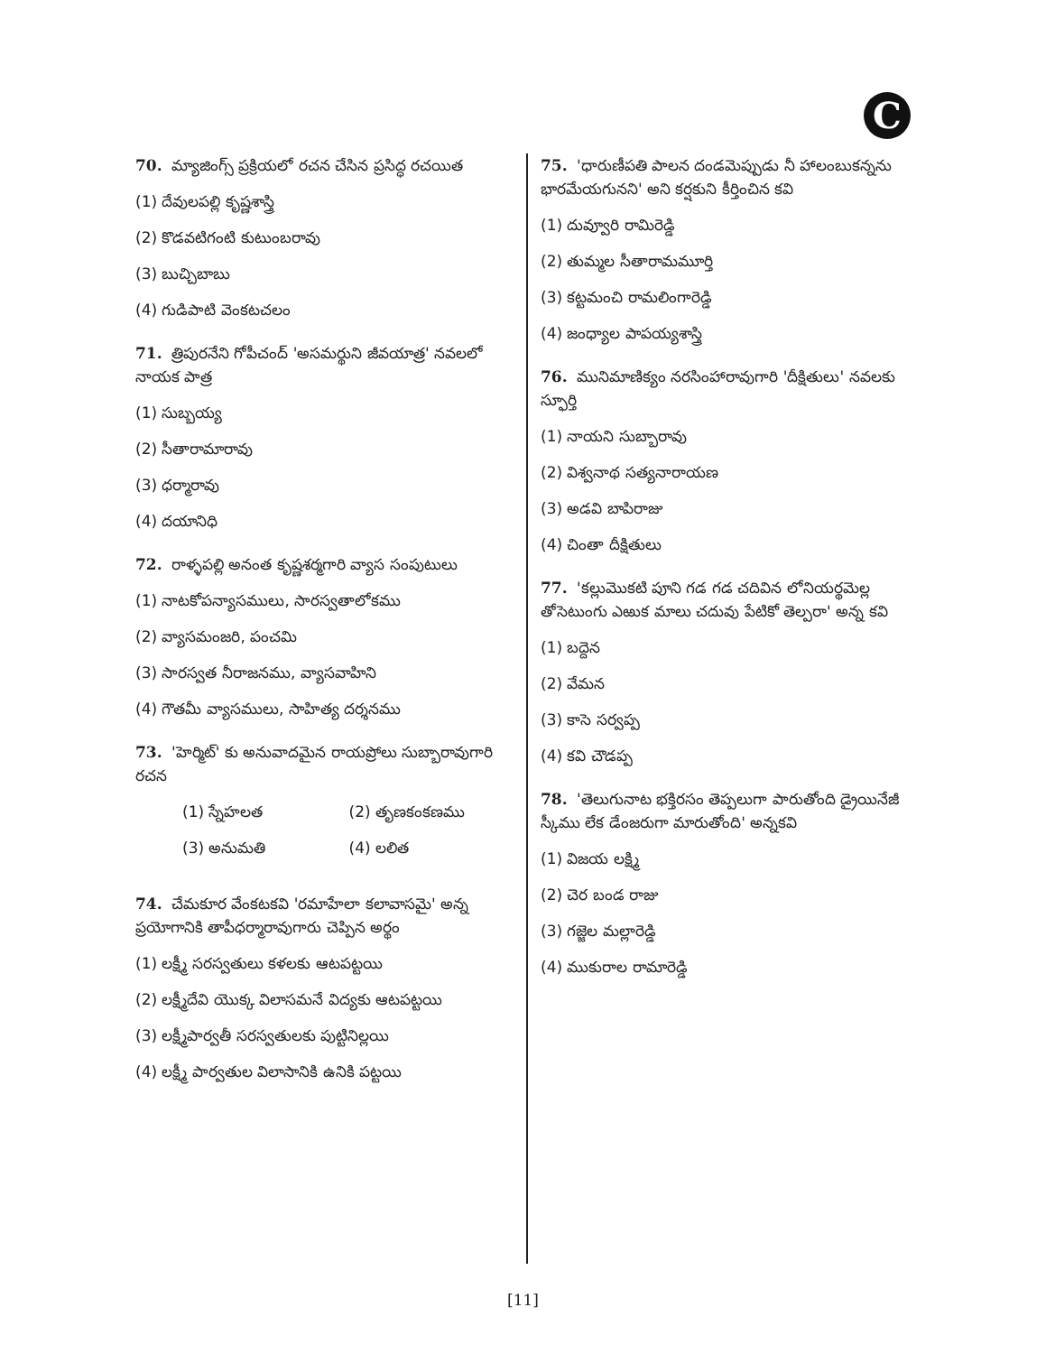C
70. మ్యాజింగ్స్ ప్రక్రియలో రచన చేసిన ప్రసిద్ధ రచయిత
(1) దేవులపల్లి కృష్ణశాస్త్రి
(2) కొడవటిగంటి కుటుంబరావు
(3) బుచ్చిబాబు
(4) గుడిపాటి వెంకటచలం
71. త్రిపురనేని గోపీచంద్ 'అసమర్థుని జీవయాత్ర' నవలలో నాయక పాత్ర
(1) సుబ్బయ్య
(2) సీతారామారావు
(3) ధర్మారావు
(4) దయానిధి
72. రాళ్ళపల్లి అనంత కృష్ణశర్మగారి వ్యాస సంపుటులు
(1) నాటకోపన్యాసములు, సారస్వతాలోకము
(2) వ్యాసమంజరి, పంచమి
(3) సారస్వత నీరాజనము, వ్యాసవాహిని
(4) గౌతమీ వ్యాసములు, సాహిత్య దర్శనము
73. 'హెర్మిట్' కు అనువాదమైన రాయప్రోలు సుబ్బారావుగారి రచన
(1) స్నేహలత
(2) తృణకంకణము
(3) అనుమతి
(4) లలిత
74. చేమకూర వేంకటకవి 'రమాహేలా కలావాసమై' అన్న ప్రయోగానికి తాపీధర్మారావుగారు చెప్పిన అర్థం
(1) లక్ష్మీ సరస్వతులు కళలకు ఆటపట్టయి
(2) లక్ష్మీదేవి యొక్క విలాసమనే విద్యకు ఆటపట్టయి
(3) లక్ష్మీపార్వతీ సరస్వతులకు పుట్టినిల్లయి
(4) లక్ష్మీ పార్వతుల విలాసానికి ఉనికి పట్టయి
75. 'ధారుణీపతి పాలన దండమెప్పుడు నీ హాలంబుకన్నను భారమేయగునని' అని కర్షకుని కీర్తించిన కవి
(1) దువ్వూరి రామిరెడ్డి
(2) తుమ్మల సీతారామమూర్తి
(3) కట్టమంచి రామలింగారెడ్డి
(4) జంధ్యాల పాపయ్యశాస్త్రి
76. మునిమాణిక్యం నరసింహారావుగారి 'దీక్షితులు' నవలకు స్ఫూర్తి
(1) నాయని సుబ్బారావు
(2) విశ్వనాథ సత్యనారాయణ
(3) అడవి బాపిరాజు
(4) చింతా దీక్షితులు
77. 'కల్లుమొకటి పూని గడ గడ చదివిన లోనియర్థమెల్ల తోసెటుంగు ఎఱుక మాలు చదువు పేటికో తెల్పరా' అన్న కవి
(1) బద్దెన
(2) వేమన
(3) కాసె సర్వప్ప
(4) కవి చౌడప్ప
78. 'తెలుగునాట భక్తిరసం తెప్పలుగా పారుతోంది డ్రైయినేజీ స్కీము లేక డేంజరుగా మారుతోంది' అన్నకవి
(1) విజయ లక్ష్మి
(2) చెర బండ రాజు
(3) గజ్జెల మల్లారెడ్డి
(4) ముకురాల రామారెడ్డి
[11]